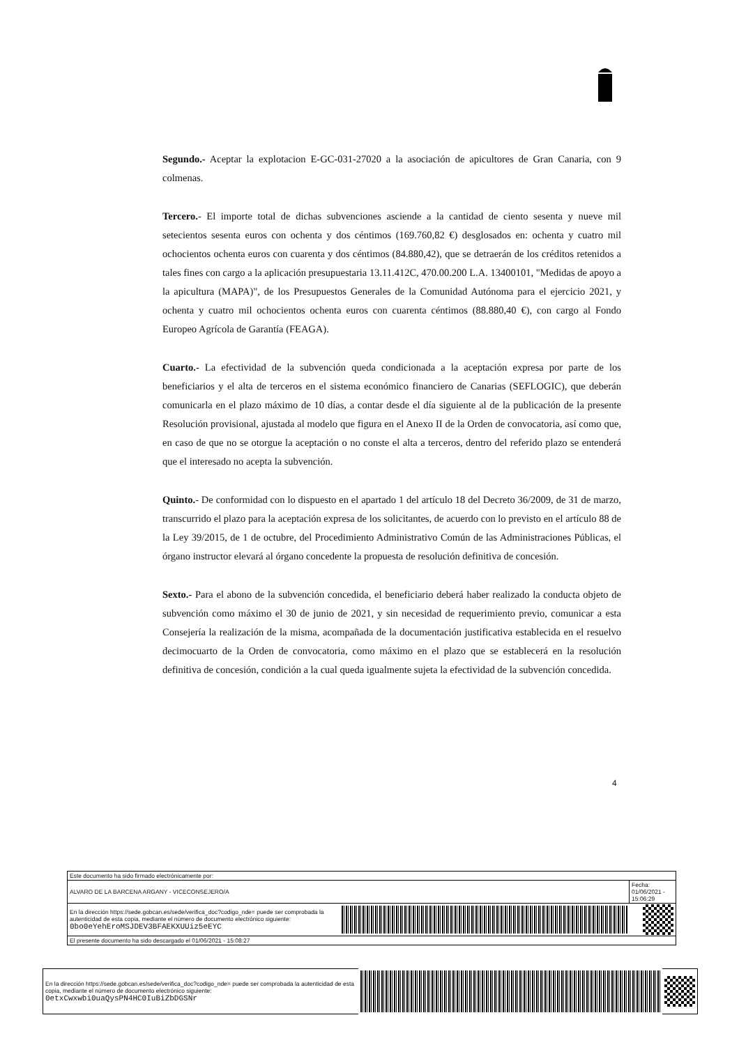Segundo.- Aceptar la explotacion E-GC-031-27020 a la asociación de apicultores de Gran Canaria, con 9 colmenas.
Tercero.- El importe total de dichas subvenciones asciende a la cantidad de ciento sesenta y nueve mil setecientos sesenta euros con ochenta y dos céntimos (169.760,82 €) desglosados en: ochenta y cuatro mil ochocientos ochenta euros con cuarenta y dos céntimos (84.880,42), que se detraerán de los créditos retenidos a tales fines con cargo a la aplicación presupuestaria 13.11.412C, 470.00.200 L.A. 13400101, "Medidas de apoyo a la apicultura (MAPA)", de los Presupuestos Generales de la Comunidad Autónoma para el ejercicio 2021, y ochenta y cuatro mil ochocientos ochenta euros con cuarenta céntimos (88.880,40 €), con cargo al Fondo Europeo Agrícola de Garantía (FEAGA).
Cuarto.- La efectividad de la subvención queda condicionada a la aceptación expresa por parte de los beneficiarios y el alta de terceros en el sistema económico financiero de Canarias (SEFLOGIC), que deberán comunicarla en el plazo máximo de 10 días, a contar desde el día siguiente al de la publicación de la presente Resolución provisional, ajustada al modelo que figura en el Anexo II de la Orden de convocatoria, así como que, en caso de que no se otorgue la aceptación o no conste el alta a terceros, dentro del referido plazo se entenderá que el interesado no acepta la subvención.
Quinto.- De conformidad con lo dispuesto en el apartado 1 del artículo 18 del Decreto 36/2009, de 31 de marzo, transcurrido el plazo para la aceptación expresa de los solicitantes, de acuerdo con lo previsto en el artículo 88 de la Ley 39/2015, de 1 de octubre, del Procedimiento Administrativo Común de las Administraciones Públicas, el órgano instructor elevará al órgano concedente la propuesta de resolución definitiva de concesión.
Sexto.- Para el abono de la subvención concedida, el beneficiario deberá haber realizado la conducta objeto de subvención como máximo el 30 de junio de 2021, y sin necesidad de requerimiento previo, comunicar a esta Consejería la realización de la misma, acompañada de la documentación justificativa establecida en el resuelvo decimocuarto de la Orden de convocatoria, como máximo en el plazo que se establecerá en la resolución definitiva de concesión, condición a la cual queda igualmente sujeta la efectividad de la subvención concedida.
4
| Este documento ha sido firmado electrónicamente por: | | |
| ALVARO DE LA BARCENA ARGANY - VICECONSEJERO/A | | Fecha: 01/06/2021 - 15:06:29 |
| En la dirección https://sede.gobcan.es/sede/verifica_doc?codigo_nde= puede ser comprobada la autenticidad de esta copia, mediante el número de documento electrónico siguiente: 0bo0eYehEroMSJDEV3BFAEKXUUiz5eEYC | | |
| El presente documento ha sido descargado el 01/06/2021 - 15:08:27 | | |
| En la dirección https://sede.gobcan.es/sede/verifica_doc?codigo_nde= puede ser comprobada la autenticidad de esta copia, mediante el número de documento electrónico siguiente: 0etxCwxwbi0uaQysPN4HC0IuBiZbDGSNr | | |